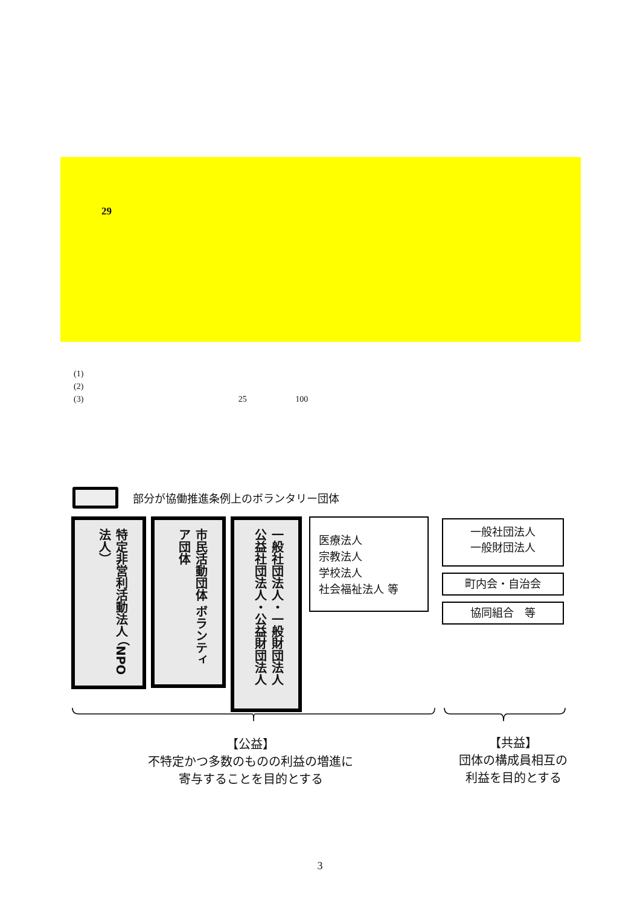29
(1)
(2)
(3) 25 100
部分が協働推進条例上のボランタリー団体
特定非営利活動法人 （NPO法人）
市民活動団体 ボランティア団体
一般社団法人・一般財団法人 公益社団法人・公益財団法人
医療法人
宗教法人
学校法人
社会福祉法人 等
一般社団法人
一般財団法人
町内会・自治会
協同組合　等
【公益】
不特定かつ多数のものの利益の増進に
寄与することを目的とする
【共益】
団体の構成員相互の
利益を目的とする
3